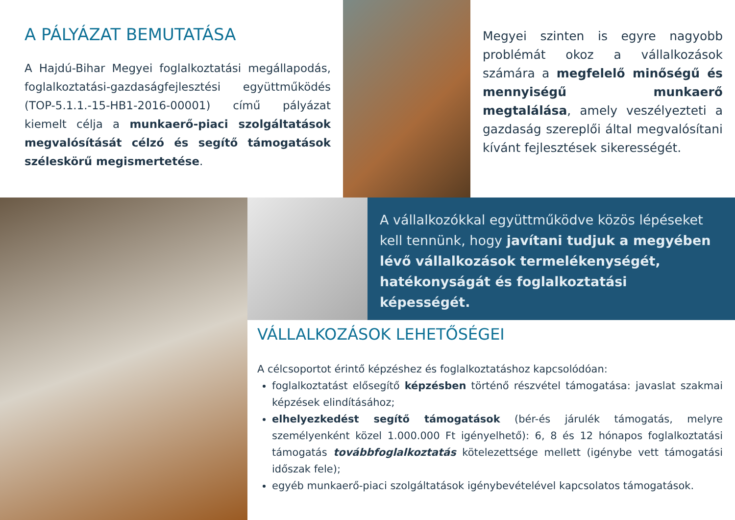A PÁLYÁZAT BEMUTATÁSA
A Hajdú-Bihar Megyei foglalkoztatási megállapodás, foglalkoztatási-gazdaságfejlesztési együttműködés (TOP-5.1.1.-15-HB1-2016-00001) című pályázat kiemelt célja a munkaerő-piaci szolgáltatások megvalósítását célzó és segítő támogatások széleskörű megismertetése.
Megyei szinten is egyre nagyobb problémát okoz a vállalkozások számára a megfelelő minőségű és mennyiségű munkaerő megtalálása, amely veszélyezteti a gazdaság szereplői által megvalósítani kívánt fejlesztések sikerességét.
A vállalkozókkal együttműködve közös lépéseket kell tennünk, hogy javítani tudjuk a megyében lévő vállalkozások termelékenységét, hatékonyságát és foglalkoztatási képességét.
VÁLLALKOZÁSOK LEHETŐSÉGEI
A célcsoportot érintő képzéshez és foglalkoztatáshoz kapcsolódóan:
foglalkoztatást elősegítő képzésben történő részvétel támogatása: javaslat szakmai képzések elindításához;
elhelyezkedést segítő támogatások (bér-és járulék támogatás, melyre személyenként közel 1.000.000 Ft igényelhető): 6, 8 és 12 hónapos foglalkoztatási támogatás továbbfoglalkoztatás kötelezettsége mellett (igénybe vett támogatási időszak fele);
egyéb munkaerő-piaci szolgáltatások igénybevételével kapcsolatos támogatások.